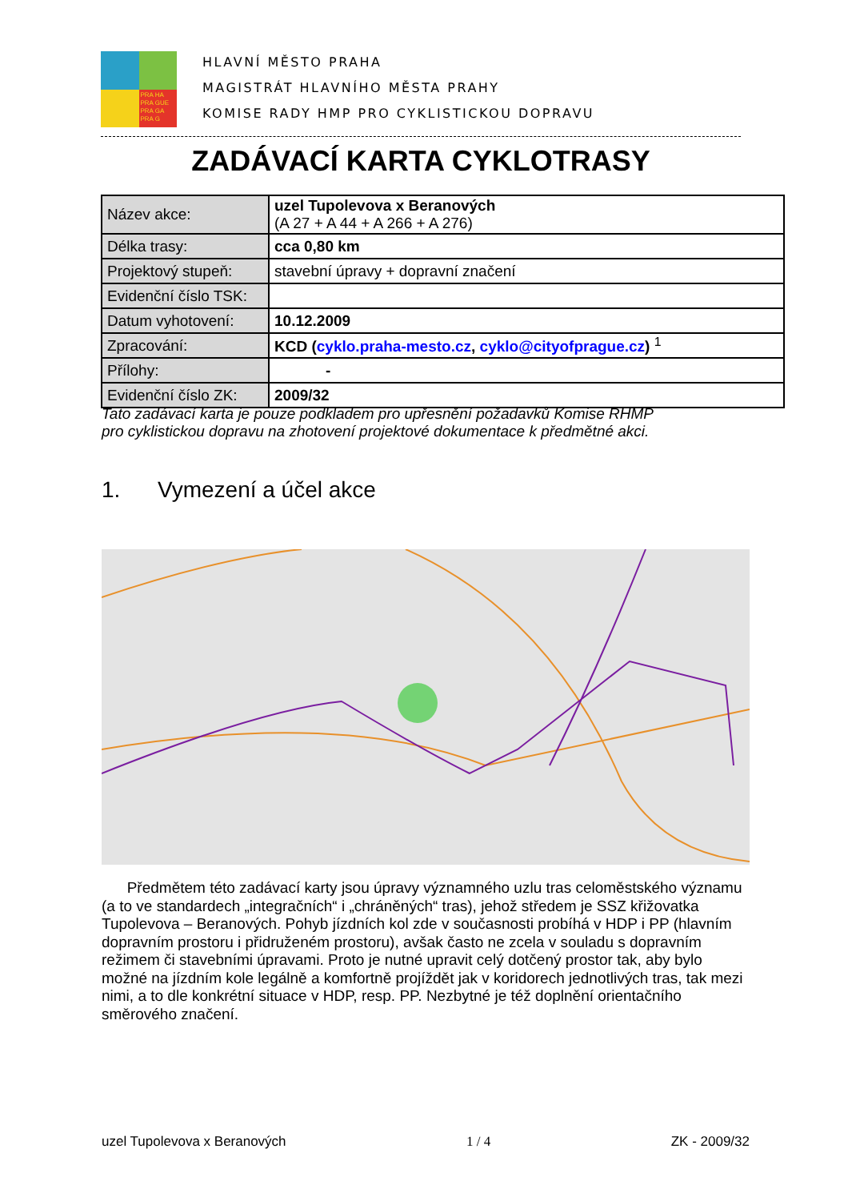PRA HA PRA GUE PRA GA PRA G
HLAVNÍ MĚSTO PRAHA
MAGISTRÁT HLAVNÍHO MĚSTA PRAHY
KOMISE RADY HMP PRO CYKLISTICKOU DOPRAVU
ZADÁVACÍ KARTA CYKLOTRASY
| Název akce: | uzel Tupolevova x Beranových (A 27 + A 44 + A 266 + A 276) |
| Délka trasy: | cca 0,80 km |
| Projektový stupeň: | stavební úpravy + dopravní značení |
| Evidenční číslo TSK: | |
| Datum vyhotovení: | 10.12.2009 |
| Zpracování: | KCD ( cyklo.praha-mesto.cz , cyklo@cityofprague.cz ) <sup>1</sup> |
| Přílohy: | - |
| Evidenční číslo ZK: | 2009/32 |
Tato zadávací karta je pouze podkladem pro upřesnění požadavků Komise RHMP
pro cyklistickou dopravu na zhotovení projektové dokumentace k předmětné akci.
1. Vymezení a účel akce
Předmětem této zadávací karty jsou úpravy významného uzlu tras celoměstského významu (a to ve standardech „integračních“ i „chráněných“ tras), jehož středem je SSZ křižovatka Tupolevova – Beranových. Pohyb jízdních kol zde v současnosti probíhá v HDP i PP (hlavním dopravním prostoru i přidruženém prostoru), avšak často ne zcela v souladu s dopravním režimem či stavebními úpravami. Proto je nutné upravit celý dotčený prostor tak, aby bylo možné na jízdním kole legálně a komfortně projíždět jak v koridorech jednotlivých tras, tak mezi nimi, a to dle konkrétní situace v HDP, resp. PP. Nezbytné je též doplnění orientačního směrového značení.
uzel Tupolevova x Beranových 1 / 4 ZK - 2009/32